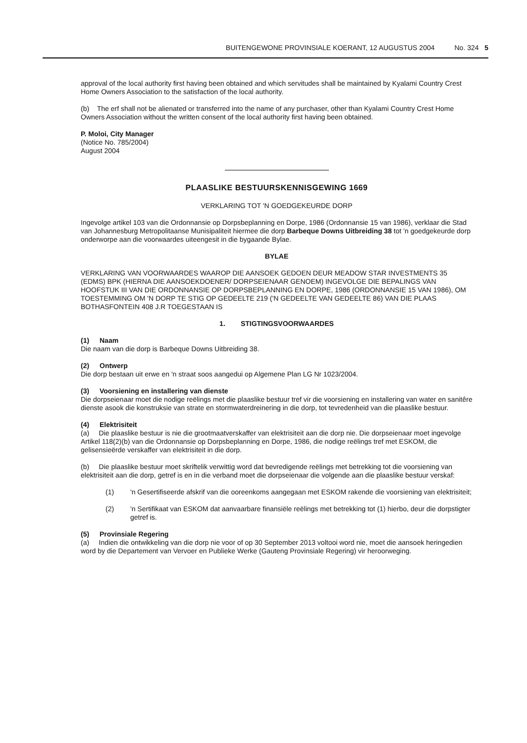BUITENGEWONE PROVINSIALE KOERANT, 12 AUGUSTUS 2004 No. 324 5
approval of the local authority first having been obtained and which servitudes shall be maintained by Kyalami Country Crest Home Owners Association to the satisfaction of the local authority.
(b) The erf shall not be alienated or transferred into the name of any purchaser, other than Kyalami Country Crest Home Owners Association without the written consent of the local authority first having been obtained.
P. Moloi, City Manager
(Notice No. 785/2004)
August 2004
PLAASLIKE BESTUURSKENNISGEWING 1669
VERKLARING TOT 'N GOEDGEKEURDE DORP
Ingevolge artikel 103 van die Ordonnansie op Dorpsbeplanning en Dorpe, 1986 (Ordonnansie 15 van 1986), verklaar die Stad van Johannesburg Metropolitaanse Munisipaliteit hiermee die dorp Barbeque Downs Uitbreiding 38 tot 'n goedgekeurde dorp onderworpe aan die voorwaardes uiteengesit in die bygaande Bylae.
BYLAE
VERKLARING VAN VOORWAARDES WAAROP DIE AANSOEK GEDOEN DEUR MEADOW STAR INVESTMENTS 35 (EDMS) BPK (HIERNA DIE AANSOEKDOENER/ DORPSEIENAAR GENOEM) INGEVOLGE DIE BEPALINGS VAN HOOFSTUK III VAN DIE ORDONNANSIE OP DORPSBEPLANNING EN DORPE, 1986 (ORDONNANSIE 15 VAN 1986), OM TOESTEMMING OM 'N DORP TE STIG OP GEDEELTE 219 ('N GEDEELTE VAN GEDEELTE 86) VAN DIE PLAAS BOTHASFONTEIN 408 J.R TOEGESTAAN IS
1. STIGTINGSVOORWAARDES
(1) Naam
Die naam van die dorp is Barbeque Downs Uitbreiding 38.
(2) Ontwerp
Die dorp bestaan uit erwe en 'n straat soos aangedui op Algemene Plan LG Nr 1023/2004.
(3) Voorsiening en installering van dienste
Die dorpseienaar moet die nodige reëlings met die plaaslike bestuur tref vir die voorsiening en installering van water en sanitêre dienste asook die konstruksie van strate en stormwaterdreinering in die dorp, tot tevredenheid van die plaaslike bestuur.
(4) Elektrisiteit
(a) Die plaaslike bestuur is nie die grootmaatverskaffer van elektrisiteit aan die dorp nie. Die dorpseienaar moet ingevolge Artikel 118(2)(b) van die Ordonnansie op Dorpsbeplanning en Dorpe, 1986, die nodige reëlings tref met ESKOM, die gelisensieërde verskaffer van elektrisiteit in die dorp.
(b) Die plaaslike bestuur moet skriftelik verwittig word dat bevredigende reëlings met betrekking tot die voorsiening van elektrisiteit aan die dorp, getref is en in die verband moet die dorpseienaar die volgende aan die plaaslike bestuur verskaf:
(1) 'n Gesertifiseerde afskrif van die ooreenkoms aangegaan met ESKOM rakende die voorsiening van elektrisiteit;
(2) 'n Sertifikaat van ESKOM dat aanvaarbare finansiële reëlings met betrekking tot (1) hierbo, deur die dorpstigter getref is.
(5) Provinsiale Regering
(a) Indien die ontwikkeling van die dorp nie voor of op 30 September 2013 voltooi word nie, moet die aansoek heringedien word by die Departement van Vervoer en Publieke Werke (Gauteng Provinsiale Regering) vir heroorweging.